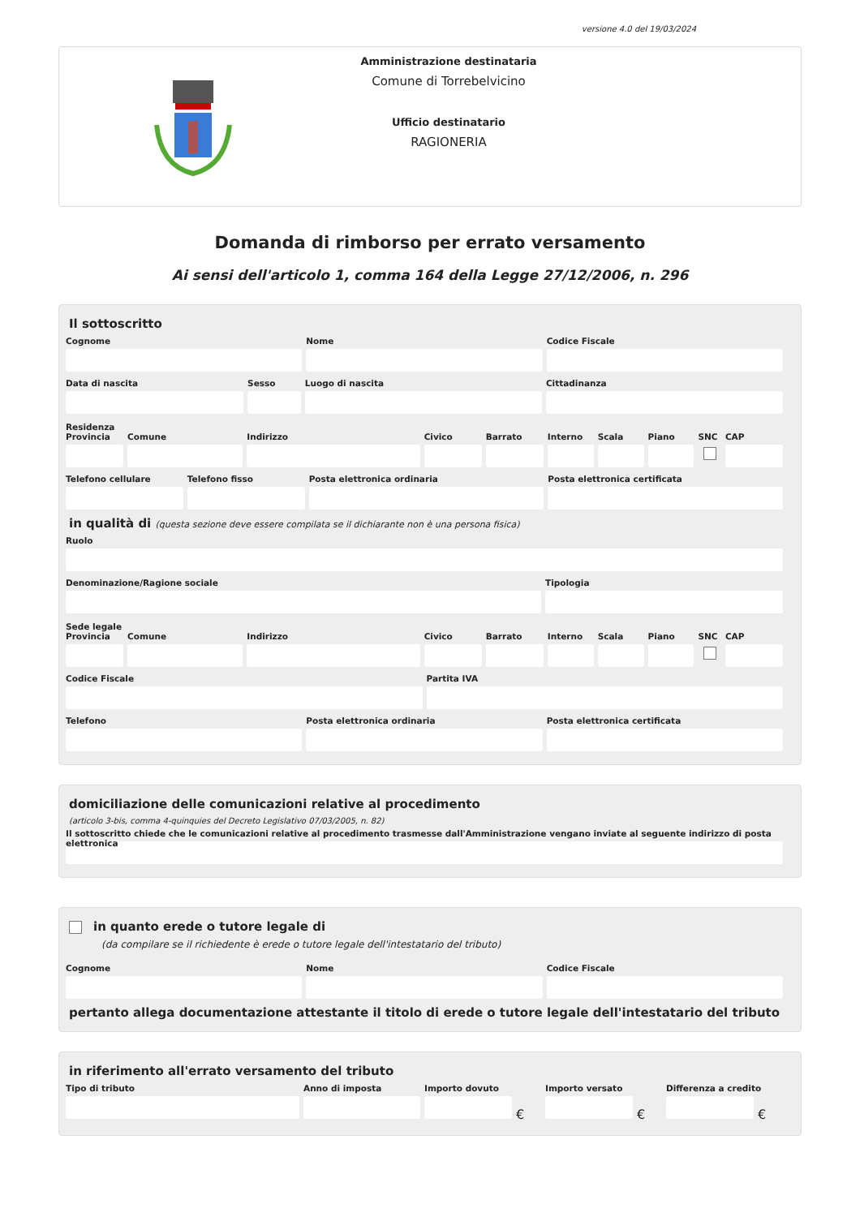versione 4.0 del 19/03/2024
Amministrazione destinataria
Comune di Torrebelvicino
Ufficio destinatario
RAGIONERIA
Domanda di rimborso per errato versamento
Ai sensi dell'articolo 1, comma 164 della Legge 27/12/2006, n. 296
Il sottoscritto
Cognome Nome Codice Fiscale
Data di nascita Sesso Luogo di nascita Cittadinanza
Residenza
Provincia Comune Indirizzo Civico Barrato Interno Scala Piano SNC CAP
Telefono cellulare Telefono fisso Posta elettronica ordinaria Posta elettronica certificata
in qualità di (questa sezione deve essere compilata se il dichiarante non è una persona fisica)
Ruolo
Denominazione/Ragione sociale Tipologia
Sede legale
Provincia Comune Indirizzo Civico Barrato Interno Scala Piano SNC CAP
Codice Fiscale Partita IVA
Telefono Posta elettronica ordinaria Posta elettronica certificata
domiciliazione delle comunicazioni relative al procedimento
(articolo 3-bis, comma 4-quinquies del Decreto Legislativo 07/03/2005, n. 82)
Il sottoscritto chiede che le comunicazioni relative al procedimento trasmesse dall'Amministrazione vengano inviate al seguente indirizzo di posta elettronica
in quanto erede o tutore legale di
(da compilare se il richiedente è erede o tutore legale dell'intestatario del tributo)
Cognome Nome Codice Fiscale
pertanto allega documentazione attestante il titolo di erede o tutore legale dell'intestatario del tributo
in riferimento all'errato versamento del tributo
Tipo di tributo Anno di imposta Importo dovuto
€
Importo versato
€
Differenza a credito
€